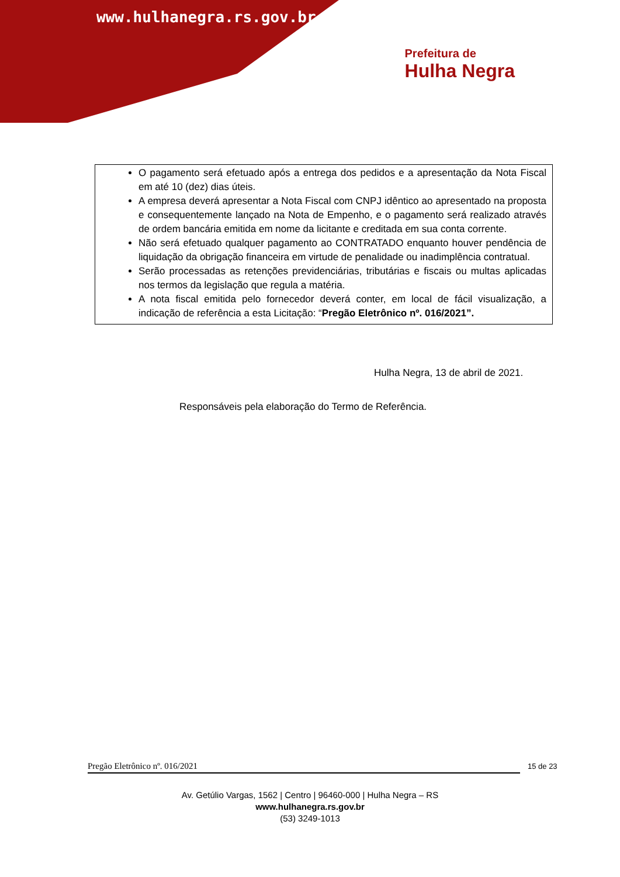www.hulhanegra.rs.gov.br
Prefeitura de
Hulha Negra
O pagamento será efetuado após a entrega dos pedidos e a apresentação da Nota Fiscal em até 10 (dez) dias úteis.
A empresa deverá apresentar a Nota Fiscal com CNPJ idêntico ao apresentado na proposta e consequentemente lançado na Nota de Empenho, e o pagamento será realizado através de ordem bancária emitida em nome da licitante e creditada em sua conta corrente.
Não será efetuado qualquer pagamento ao CONTRATADO enquanto houver pendência de liquidação da obrigação financeira em virtude de penalidade ou inadimplência contratual.
Serão processadas as retenções previdenciárias, tributárias e fiscais ou multas aplicadas nos termos da legislação que regula a matéria.
A nota fiscal emitida pelo fornecedor deverá conter, em local de fácil visualização, a indicação de referência a esta Licitação: “Pregão Eletrônico nº. 016/2021”.
Hulha Negra, 13 de abril de 2021.
Responsáveis pela elaboração do Termo de Referência.
Pregão Eletrônico nº. 016/2021 15 de 23
Av. Getúlio Vargas, 1562 | Centro | 96460-000 | Hulha Negra – RS
www.hulhanegra.rs.gov.br
(53) 3249-1013